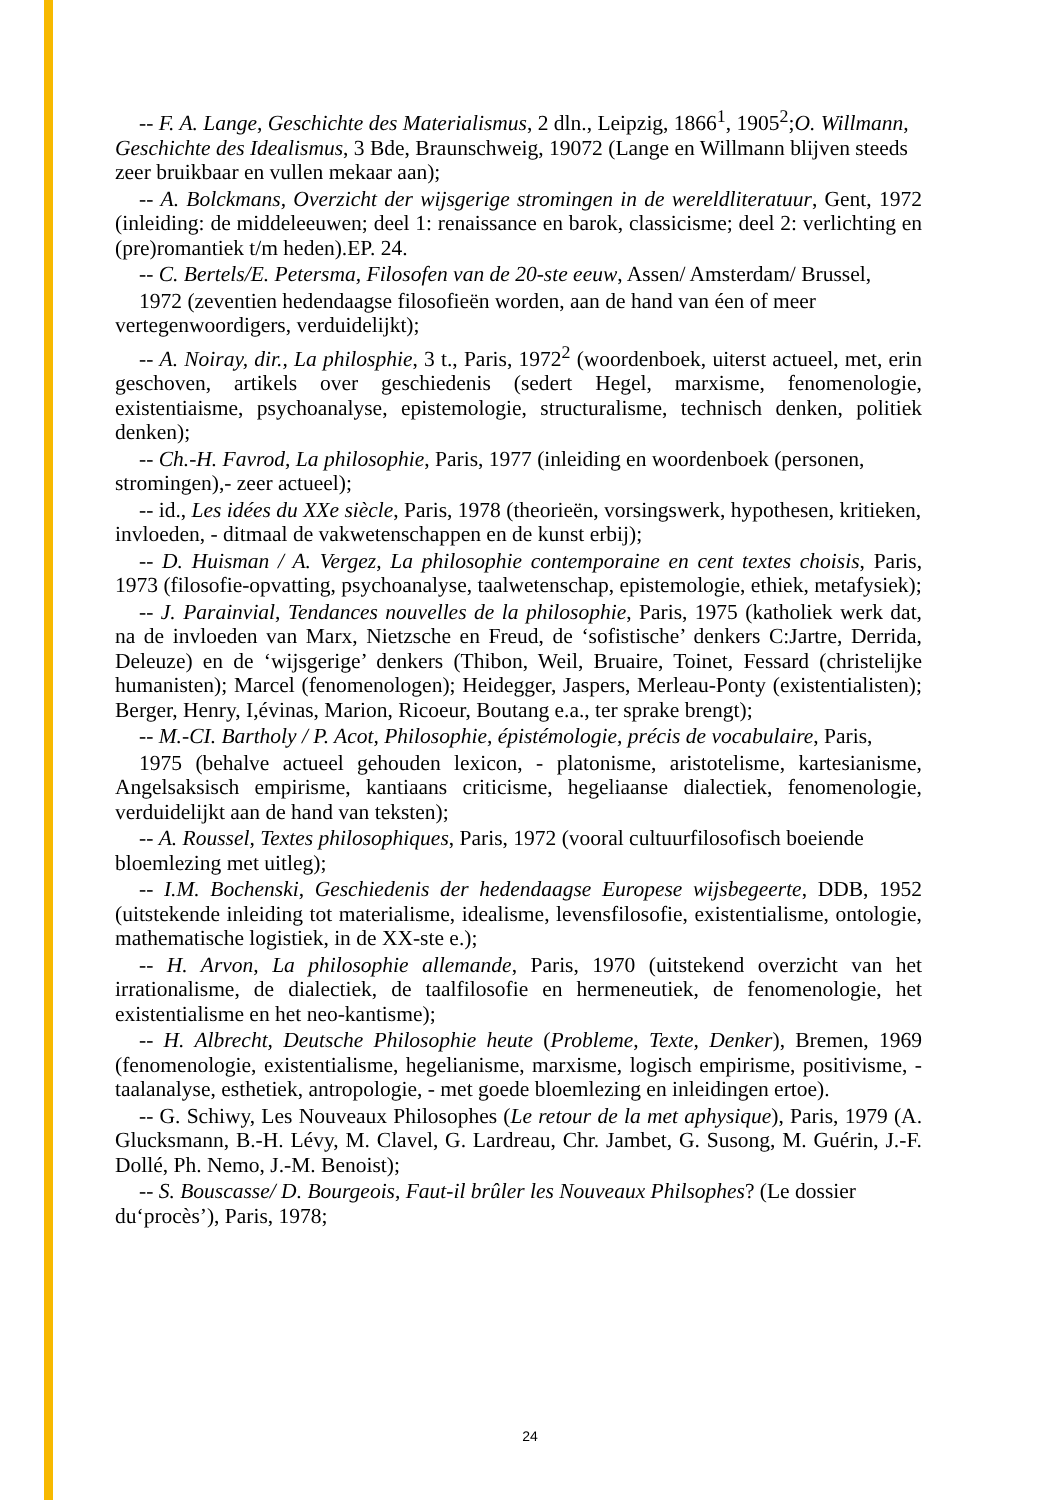-- F. A. Lange, Geschichte des Materialismus, 2 dln., Leipzig, 1866<sup>1</sup>, 1905<sup>2</sup>;O. Willmann, Geschichte des Idealismus, 3 Bde, Braunschweig, 19072 (Lange en Willmann blijven steeds zeer bruikbaar en vullen mekaar aan);
-- A. Bolckmans, Overzicht der wijsgerige stromingen in de wereldliteratuur, Gent, 1972 (inleiding: de middeleeuwen; deel 1: renaissance en barok, classicisme; deel 2: verlichting en (pre)romantiek t/m heden).EP. 24.
-- C. Bertels/E. Petersma, Filosofen van de 20-ste eeuw, Assen/ Amsterdam/ Brussel,
1972 (zeventien hedendaagse filosofieën worden, aan de hand van éen of meer vertegenwoordigers, verduidelijkt);
-- A. Noiray, dir., La philosphie, 3 t., Paris, 1972<sup>2</sup> (woordenboek, uiterst actueel, met, erin geschoven, artikels over geschiedenis (sedert Hegel, marxisme, fenomenologie, existentiaisme, psychoanalyse, epistemologie, structuralisme, technisch denken, politiek denken);
-- Ch.-H. Favrod, La philosophie, Paris, 1977 (inleiding en woordenboek (personen, stromingen),- zeer actueel);
-- id., Les idées du XXe siècle, Paris, 1978 (theorieën, vorsingswerk, hypothesen, kritieken, invloeden, - ditmaal de vakwetenschappen en de kunst erbij);
-- D. Huisman / A. Vergez, La philosophie contemporaine en cent textes choisis, Paris, 1973 (filosofie-opvatting, psychoanalyse, taalwetenschap, epistemologie, ethiek, metafysiek);
-- J. Parainvial, Tendances nouvelles de la philosophie, Paris, 1975 (katholiek werk dat, na de invloeden van Marx, Nietzsche en Freud, de ‘sofistische’ denkers C:Jartre, Derrida, Deleuze) en de ‘wijsgerige’ denkers (Thibon, Weil, Bruaire, Toinet, Fessard (christelijke humanisten); Marcel (fenomenologen); Heidegger, Jaspers, Merleau-Ponty (existentialisten); Berger, Henry, I,évinas, Marion, Ricoeur, Boutang e.a., ter sprake brengt);
-- M.-CI. Bartholy / P. Acot, Philosophie, épistémologie, précis de vocabulaire, Paris,
1975 (behalve actueel gehouden lexicon, - platonisme, aristotelisme, kartesianisme, Angelsaksisch empirisme, kantiaans criticisme, hegeliaanse dialectiek, fenomenologie, verduidelijkt aan de hand van teksten);
-- A. Roussel, Textes philosophiques, Paris, 1972 (vooral cultuurfilosofisch boeiende bloemlezing met uitleg);
-- I.M. Bochenski, Geschiedenis der hedendaagse Europese wijsbegeerte, DDB, 1952 (uitstekende inleiding tot materialisme, idealisme, levensfilosofie, existentialisme, ontologie, mathematische logistiek, in de XX-ste e.);
-- H. Arvon, La philosophie allemande, Paris, 1970 (uitstekend overzicht van het irrationalisme, de dialectiek, de taalfilosofie en hermeneutiek, de fenomenologie, het existentialisme en het neo-kantisme);
-- H. Albrecht, Deutsche Philosophie heute (Probleme, Texte, Denker), Bremen, 1969 (fenomenologie, existentialisme, hegelianisme, marxisme, logisch empirisme, positivisme, - taalanalyse, esthetiek, antropologie, - met goede bloemlezing en inleidingen ertoe).
-- G. Schiwy, Les Nouveaux Philosophes (Le retour de la met aphysique), Paris, 1979 (A. Glucksmann, B.-H. Lévy, M. Clavel, G. Lardreau, Chr. Jambet, G. Susong, M. Guérin, J.-F. Dollé, Ph. Nemo, J.-M. Benoist);
-- S. Bouscasse/ D. Bourgeois, Faut-il brûler les Nouveaux Philsophes? (Le dossier du‘procès’), Paris, 1978;
24